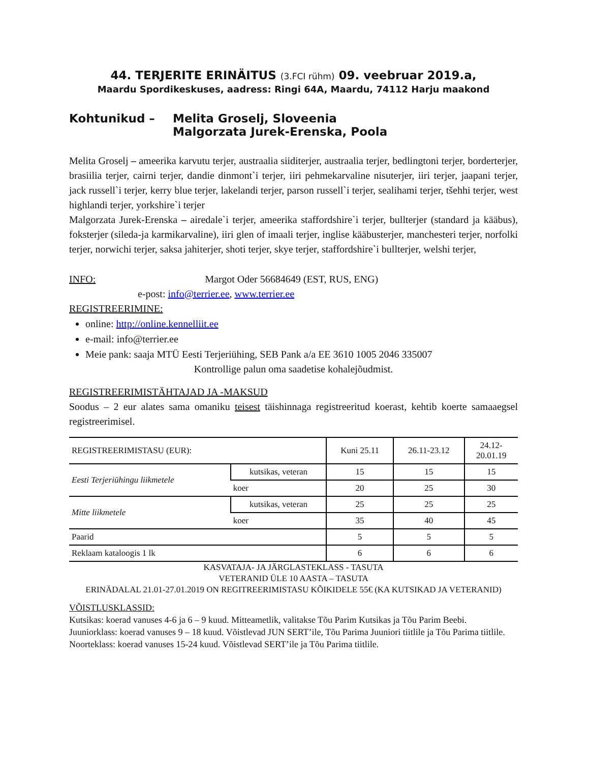44. TERJERITE ERINÄITUS (3.FCI rühm) 09. veebruar 2019.a,
Maardu Spordikeskuses, aadress: Ringi 64A, Maardu, 74112 Harju maakond
Kohtunikud – Melita Groselj, Sloveenia
Malgorzata Jurek-Erenska, Poola
Melita Groselj – ameerika karvutu terjer, austraalia siiditerjer, austraalia terjer, bedlingtoni terjer, borderterjer, brasiilia terjer, cairni terjer, dandie dinmont`i terjer, iiri pehmekarvaline nisuterjer, iiri terjer, jaapani terjer, jack russell`i terjer, kerry blue terjer, lakelandi terjer, parson russell`i terjer, sealihami terjer, tšehhi terjer, west highlandi terjer, yorkshire`i terjer
Malgorzata Jurek-Erenska – airedale`i terjer, ameerika staffordshire`i terjer, bullterjer (standard ja kääbus), foksterjer (sileda-ja karmikarvaline), iiri glen of imaali terjer, inglise kääbusterjer, manchesteri terjer, norfolki terjer, norwichi terjer, saksa jahiterjer, shoti terjer, skye terjer, staffordshire`i bullterjer, welshi terjer,
INFO: Margot Oder 56684649 (EST, RUS, ENG)
e-post: info@terrier.ee, www.terrier.ee
REGISTREERIMINE:
online: http://online.kennelliit.ee
e-mail: info@terrier.ee
Meie pank: saaja MTÜ Eesti Terjeriühing, SEB Pank a/a EE 3610 1005 2046 335007
Kontrollige palun oma saadetise kohalejõudmist.
REGISTREERIMISTÄHTAJAD JA -MAKSUD
Soodus – 2 eur alates sama omaniku teisest täishinnaga registreeritud koerast, kehtib koerte samaaegsel registreerimisel.
| REGISTREERIMISTASU (EUR): | | Kuni 25.11 | 26.11-23.12 | 24.12- 20.01.19 |
| --- | --- | --- | --- | --- |
| Eesti Terjeriühingu liikmetele | kutsikas, veteran | 15 | 15 | 15 |
| | koer | 20 | 25 | 30 |
| Mitte liikmetele | kutsikas, veteran | 25 | 25 | 25 |
| | koer | 35 | 40 | 45 |
| Paarid | | 5 | 5 | 5 |
| Reklaam kataloogis 1 lk | | 6 | 6 | 6 |
KASVATAJA- JA JÄRGLASTEKLASS - TASUTA
VETERANID ÜLE 10 AASTA – TASUTA
ERINÄDALAL 21.01-27.01.2019 ON REGITREERIMISTASU KÕIKIDELE 55€ (KA KUTSIKAD JA VETERANID)
VÕISTLUSKLASSID:
Kutsikas: koerad vanuses 4-6 ja 6 – 9 kuud. Mitteametlik, valitakse Tõu Parim Kutsikas ja Tõu Parim Beebi.
Juuniorklass: koerad vanuses 9 – 18 kuud. Võistlevad JUN SERT’ile, Tõu Parima Juuniori tiitlile ja Tõu Parima tiitlile.
Noorteklass: koerad vanuses 15-24 kuud. Võistlevad SERT’ile ja Tõu Parima tiitlile.